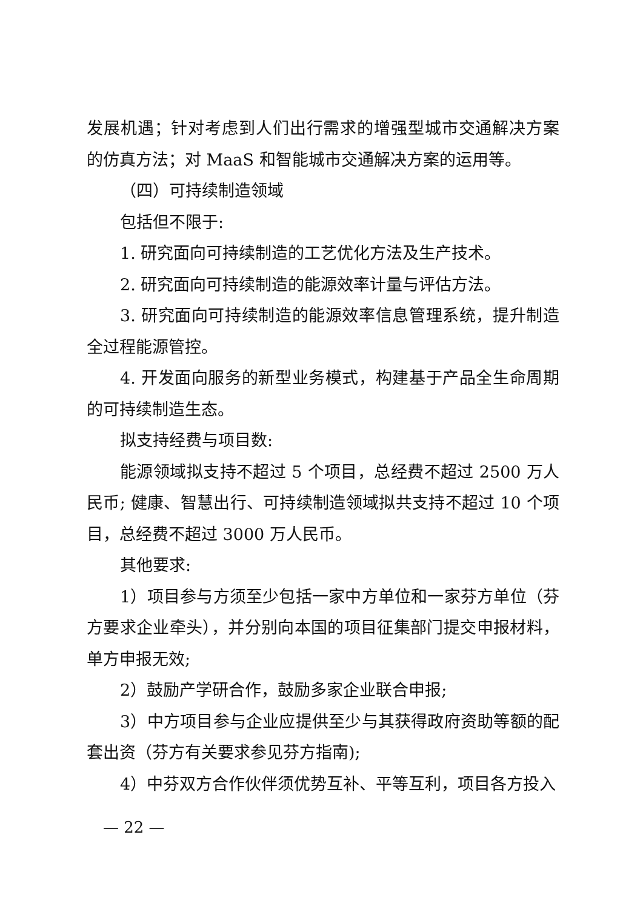发展机遇；针对考虑到人们出行需求的增强型城市交通解决方案的仿真方法；对 MaaS 和智能城市交通解决方案的运用等。
（四）可持续制造领域
包括但不限于:
1. 研究面向可持续制造的工艺优化方法及生产技术。
2. 研究面向可持续制造的能源效率计量与评估方法。
3. 研究面向可持续制造的能源效率信息管理系统，提升制造全过程能源管控。
4. 开发面向服务的新型业务模式，构建基于产品全生命周期的可持续制造生态。
拟支持经费与项目数:
能源领域拟支持不超过 5 个项目，总经费不超过 2500 万人民币; 健康、智慧出行、可持续制造领域拟共支持不超过 10 个项目，总经费不超过 3000 万人民币。
其他要求:
1）项目参与方须至少包括一家中方单位和一家芬方单位（芬方要求企业牵头），并分别向本国的项目征集部门提交申报材料，单方申报无效;
2）鼓励产学研合作，鼓励多家企业联合申报;
3）中方项目参与企业应提供至少与其获得政府资助等额的配套出资（芬方有关要求参见芬方指南);
4）中芬双方合作伙伴须优势互补、平等互利，项目各方投入
— 22 —